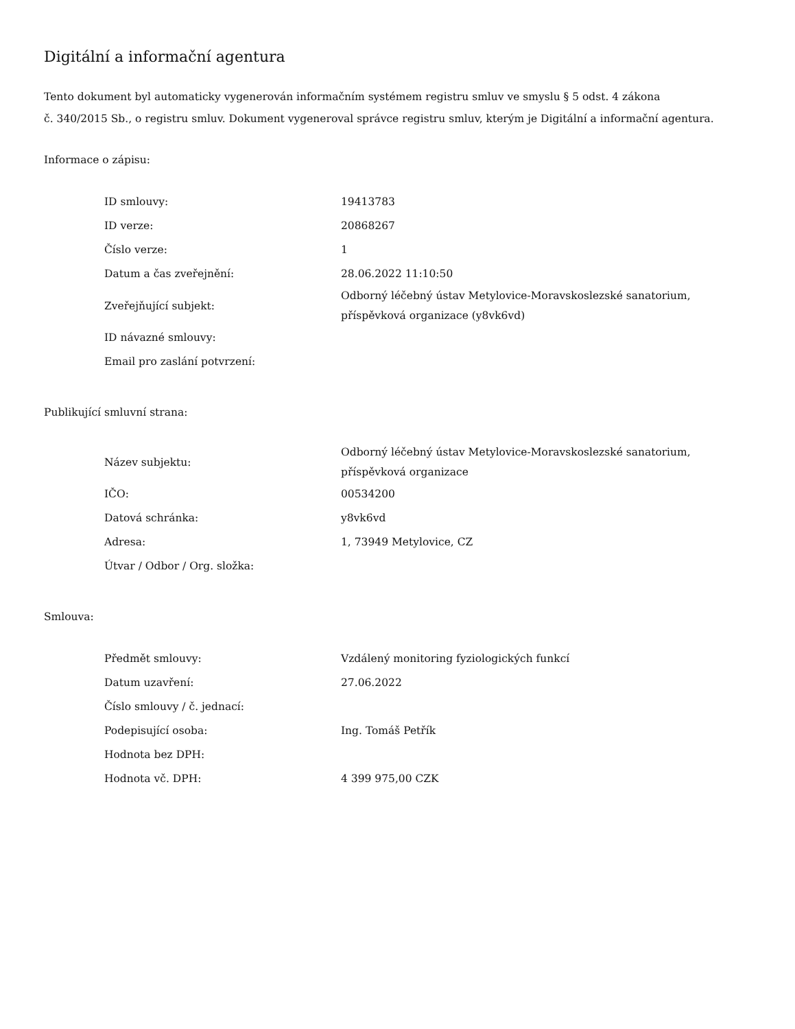Digitální a informační agentura
Tento dokument byl automaticky vygenerován informačním systémem registru smluv ve smyslu § 5 odst. 4 zákona
č. 340/2015 Sb., o registru smluv. Dokument vygeneroval správce registru smluv, kterým je Digitální a informační agentura.
Informace o zápisu:
| ID smlouvy: | 19413783 |
| ID verze: | 20868267 |
| Číslo verze: | 1 |
| Datum a čas zveřejnění: | 28.06.2022 11:10:50 |
| Zveřejňující subjekt: | Odborný léčebný ústav Metylovice-Moravskoslezské sanatorium, příspěvková organizace (y8vk6vd) |
| ID návazné smlouvy: | |
| Email pro zaslání potvrzení: | |
Publikující smluvní strana:
| Název subjektu: | Odborný léčebný ústav Metylovice-Moravskoslezské sanatorium, příspěvková organizace |
| IČO: | 00534200 |
| Datová schránka: | y8vk6vd |
| Adresa: | 1, 73949 Metylovice, CZ |
| Útvar / Odbor / Org. složka: | |
Smlouva:
| Předmět smlouvy: | Vzdálený monitoring fyziologických funkcí |
| Datum uzavření: | 27.06.2022 |
| Číslo smlouvy / č. jednací: | |
| Podepisující osoba: | Ing. Tomáš Petřík |
| Hodnota bez DPH: | |
| Hodnota vč. DPH: | 4 399 975,00 CZK |